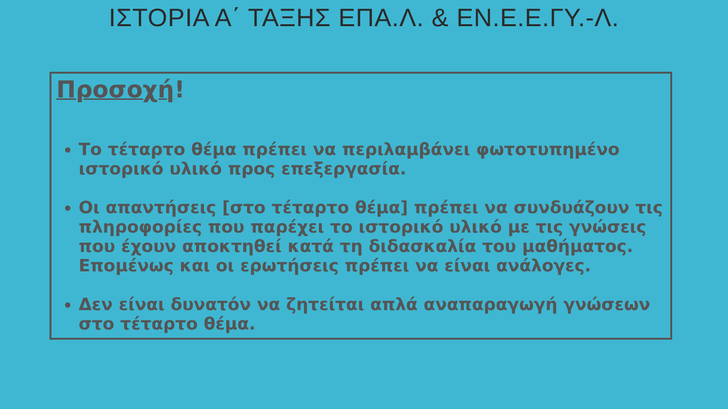ΙΣΤΟΡΙΑ Α΄ ΤΑΞΗΣ ΕΠΑ.Λ. & ΕΝ.Ε.Ε.ΓΥ.-Λ.
Προσοχή!
Το τέταρτο θέμα πρέπει να περιλαμβάνει φωτοτυπημένο ιστορικό υλικό προς επεξεργασία.
Οι απαντήσεις [στο τέταρτο θέμα] πρέπει να συνδυάζουν τις πληροφορίες που παρέχει το ιστορικό υλικό με τις γνώσεις που έχουν αποκτηθεί κατά τη διδασκαλία του μαθήματος. Επομένως και οι ερωτήσεις πρέπει να είναι ανάλογες.
Δεν είναι δυνατόν να ζητείται απλά αναπαραγωγή γνώσεων στο τέταρτο θέμα.